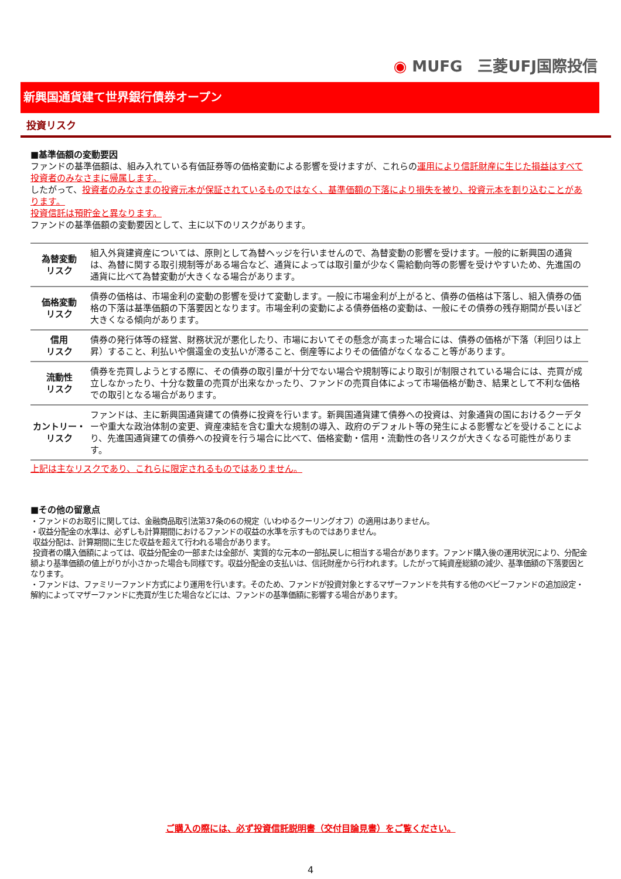◉ MUFG　三菱UFJ国際投信
新興国通貨建て世界銀行債券オープン
投資リスク
■基準価額の変動要因
ファンドの基準価額は、組み入れている有価証券等の価格変動による影響を受けますが、これらの運用により信託財産に生じた損益はすべて投資者のみなさまに帰属します。
したがって、投資者のみなさまの投資元本が保証されているものではなく、基準価額の下落により損失を被り、投資元本を割り込むことがあります。
投資信託は預貯金と異なります。
ファンドの基準価額の変動要因として、主に以下のリスクがあります。
| 為替変動 リスク | 組入外貨建資産については、原則として為替ヘッジを行いませんので、為替変動の影響を受けます。一般的に新興国の通貨は、為替に関する取引規制等がある場合など、通貨によっては取引量が少なく需給動向等の影響を受けやすいため、先進国の通貨に比べて為替変動が大きくなる場合があります。 |
| 価格変動 リスク | 債券の価格は、市場金利の変動の影響を受けて変動します。一般に市場金利が上がると、債券の価格は下落し、組入債券の価格の下落は基準価額の下落要因となります。市場金利の変動による債券価格の変動は、一般にその債券の残存期間が長いほど大きくなる傾向があります。 |
| 信用 リスク | 債券の発行体等の経営、財務状況が悪化したり、市場においてその懸念が高まった場合には、債券の価格が下落（利回りは上昇）すること、利払いや償還金の支払いが滞ること、倒産等によりその価値がなくなること等があります。 |
| 流動性 リスク | 債券を売買しようとする際に、その債券の取引量が十分でない場合や規制等により取引が制限されている場合には、売買が成立しなかったり、十分な数量の売買が出来なかったり、ファンドの売買自体によって市場価格が動き、結果として不利な価格での取引となる場合があります。 |
| カントリー・ リスク | ファンドは、主に新興国通貨建ての債券に投資を行います。新興国通貨建て債券への投資は、対象通貨の国におけるクーデターや重大な政治体制の変更、資産凍結を含む重大な規制の導入、政府のデフォルト等の発生による影響などを受けることにより、先進国通貨建ての債券への投資を行う場合に比べて、価格変動・信用・流動性の各リスクが大きくなる可能性があります。 |
上記は主なリスクであり、これらに限定されるものではありません。
■その他の留意点
・ファンドのお取引に関しては、金融商品取引法第37条の6の規定（いわゆるクーリングオフ）の適用はありません。
・収益分配金の水準は、必ずしも計算期間におけるファンドの収益の水準を示すものではありません。
収益分配は、計算期間に生じた収益を超えて行われる場合があります。
投資者の購入価額によっては、収益分配金の一部または全部が、実質的な元本の一部払戻しに相当する場合があります。ファンド購入後の運用状況により、分配金額より基準価額の値上がりが小さかった場合も同様です。収益分配金の支払いは、信託財産から行われます。したがって純資産総額の減少、基準価額の下落要因となります。
・ファンドは、ファミリーファンド方式により運用を行います。そのため、ファンドが投資対象とするマザーファンドを共有する他のベビーファンドの追加設定・解約によってマザーファンドに売買が生じた場合などには、ファンドの基準価額に影響する場合があります。
ご購入の際には、必ず投資信託説明書（交付目論見書）をご覧ください。
4